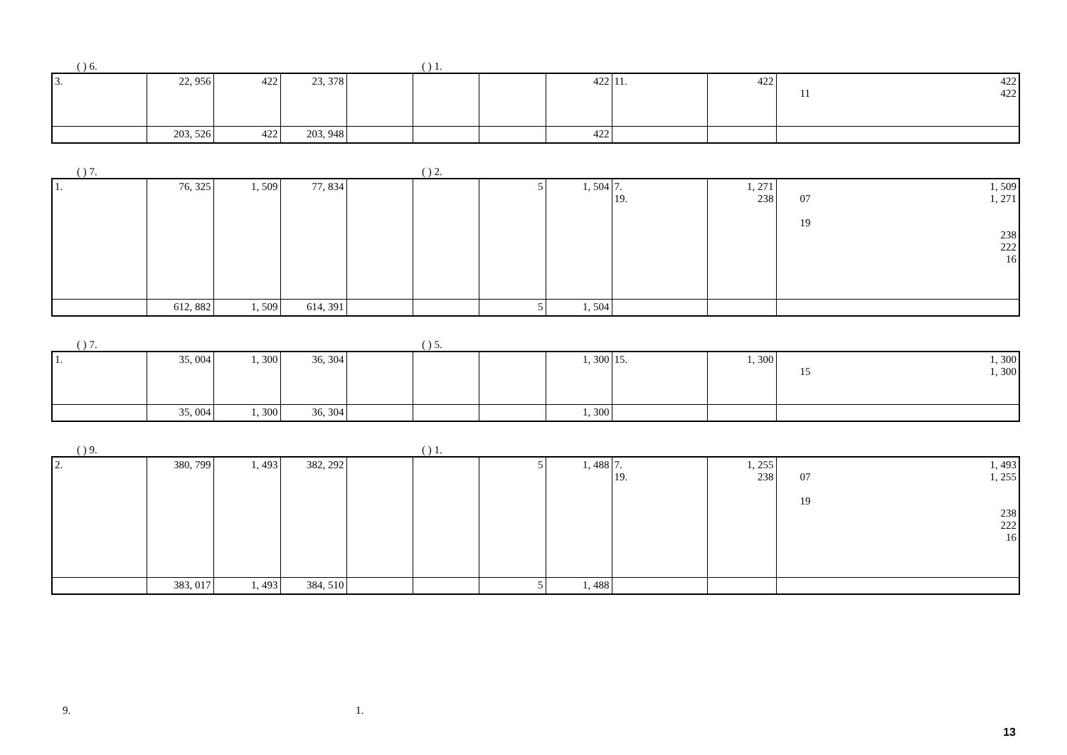( ) 6. ( ) 1.
| 3. | 22, 956 | 422 | 23, 378 | | | | 422 | 11. | 422 | 422 11 422 |
| | 203, 526 | 422 | 203, 948 | | | | 422 | | | |
( ) 7. ( ) 2.
| 1. | 76, 325 | 1, 509 | 77, 834 | | | 5 | 1, 504 | 7. 19. | 1, 271 238 | 1, 509 07 1, 271 19 238 222 16 |
| | 612, 882 | 1, 509 | 614, 391 | | | 5 | 1, 504 | | | |
( ) 7. ( ) 5.
| 1. | 35, 004 | 1, 300 | 36, 304 | | | | 1, 300 | 15. | 1, 300 | 1, 300 15 1, 300 |
| | 35, 004 | 1, 300 | 36, 304 | | | | 1, 300 | | | |
( ) 9. ( ) 1.
| 2. | 380, 799 | 1, 493 | 382, 292 | | | 5 | 1, 488 | 7. 19. | 1, 255 238 | 1, 493 07 1, 255 19 238 222 16 |
| | 383, 017 | 1, 493 | 384, 510 | | | 5 | 1, 488 | | | |
9. 1.
13